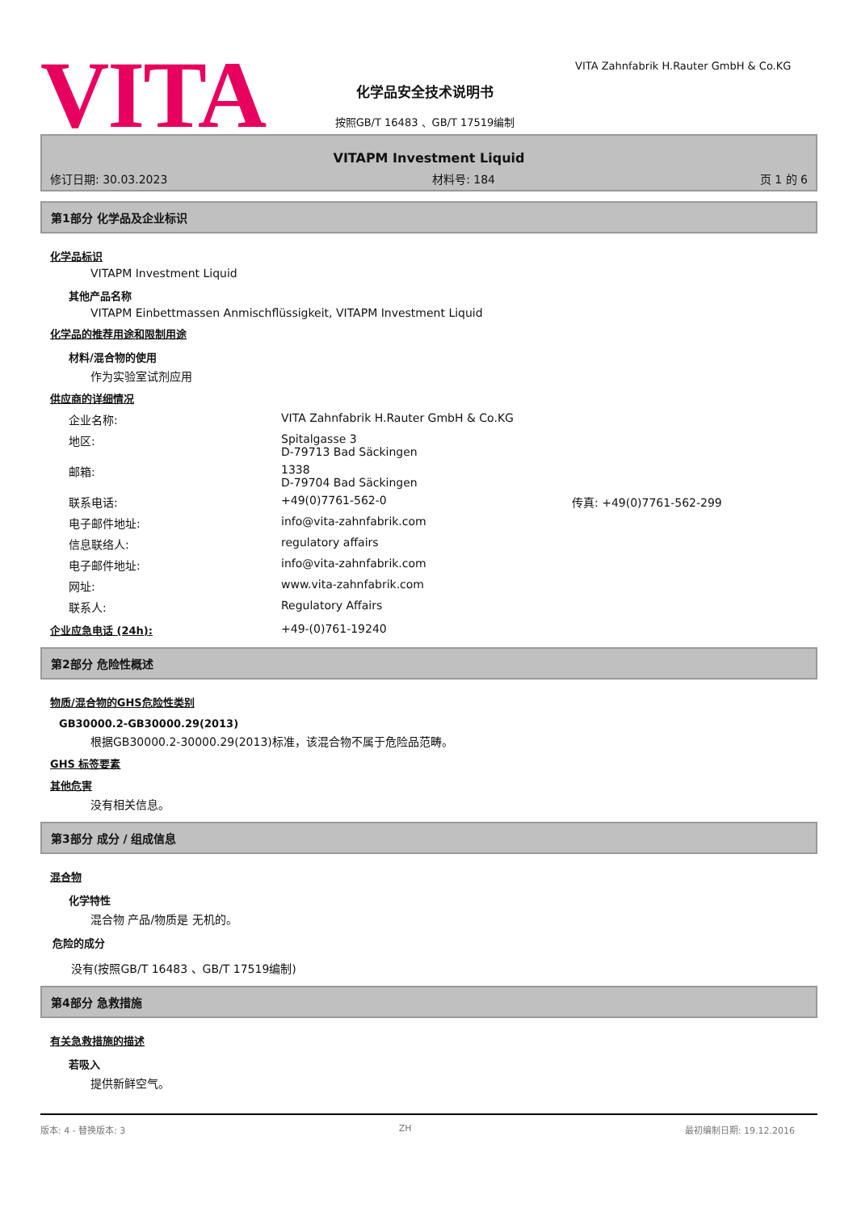VITA
化学品安全技术说明书
按照GB/T 16483 、GB/T 17519编制
VITA Zahnfabrik H.Rauter GmbH & Co.KG
VITAPM Investment Liquid
修订日期: 30.03.2023 材料号: 184 页 1 的 6
第1部分 化学品及企业标识
化学品标识
VITAPM Investment Liquid
其他产品名称
VITAPM Einbettmassen Anmischflüssigkeit, VITAPM Investment Liquid
化学品的推荐用途和限制用途
材料/混合物的使用
作为实验室试剂应用
供应商的详细情况
| 企业名称: | VITA Zahnfabrik H.Rauter GmbH & Co.KG | |
| 地区: | Spitalgasse 3 D-79713 Bad Säckingen | |
| 邮箱: | 1338 D-79704 Bad Säckingen | |
| 联系电话: | +49(0)7761-562-0 | 传真: +49(0)7761-562-299 |
| 电子邮件地址: | info@vita-zahnfabrik.com | |
| 信息联络人: | regulatory affairs | |
| 电子邮件地址: | info@vita-zahnfabrik.com | |
| 网址: | www.vita-zahnfabrik.com | |
| 联系人: | Regulatory Affairs | |
企业应急电话 (24h): +49-(0)761-19240
第2部分 危险性概述
物质/混合物的GHS危险性类别
GB30000.2-GB30000.29(2013)
根据GB30000.2-30000.29(2013)标准，该混合物不属于危险品范畴。
GHS 标签要素
其他危害
没有相关信息。
第3部分 成分 / 组成信息
混合物
化学特性
混合物 产品/物质是 无机的。
危险的成分
没有(按照GB/T 16483 、GB/T 17519编制)
第4部分 急救措施
有关急救措施的描述
若吸入
提供新鲜空气。
版本: 4 - 替换版本: 3 ZH 最初编制日期: 19.12.2016